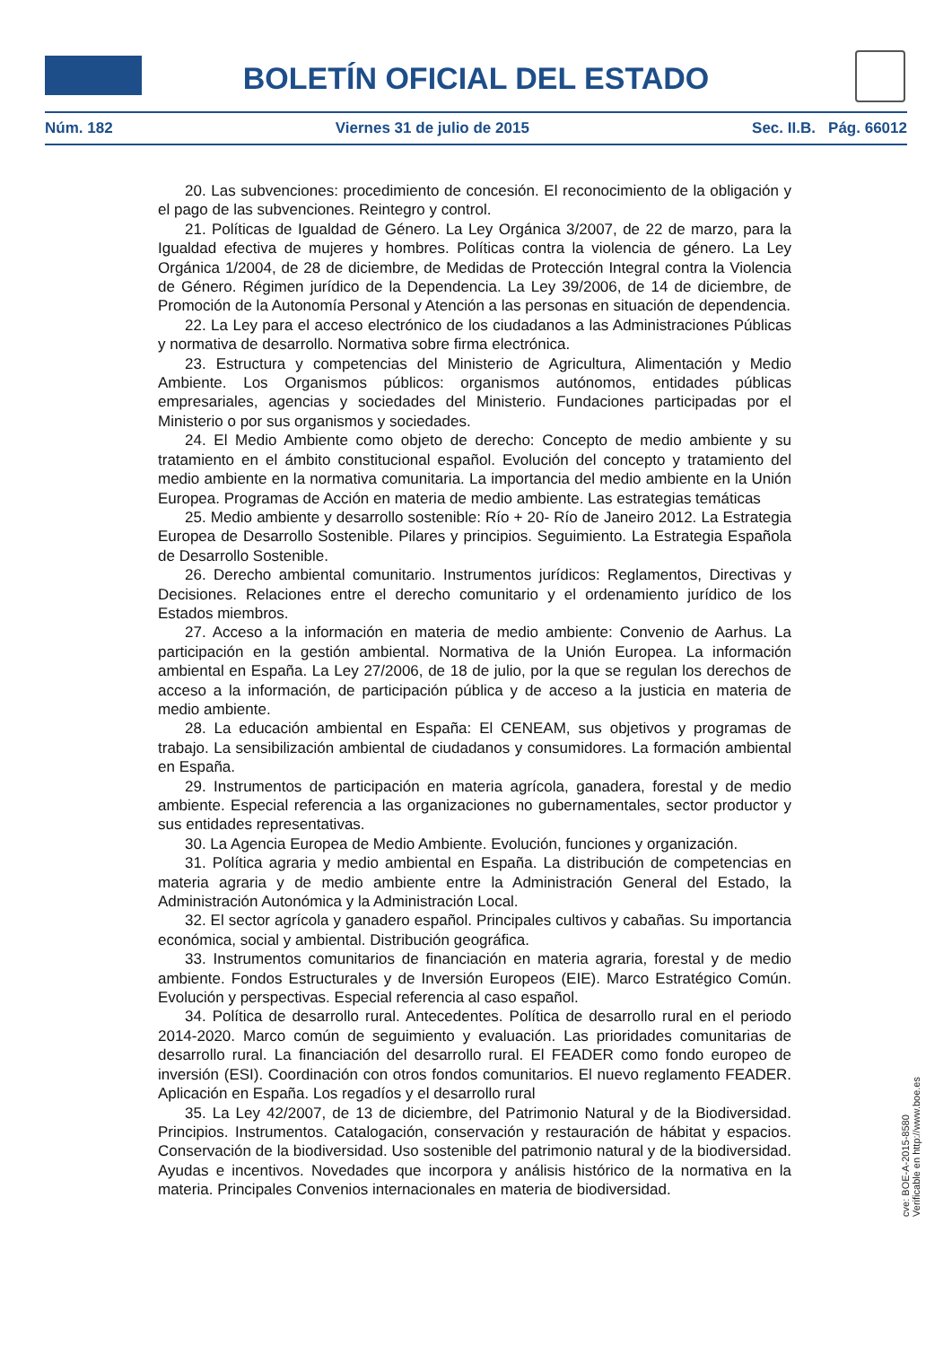BOLETÍN OFICIAL DEL ESTADO
Núm. 182 Viernes 31 de julio de 2015 Sec. II.B. Pág. 66012
20. Las subvenciones: procedimiento de concesión. El reconocimiento de la obligación y el pago de las subvenciones. Reintegro y control.
21. Políticas de Igualdad de Género. La Ley Orgánica 3/2007, de 22 de marzo, para la Igualdad efectiva de mujeres y hombres. Políticas contra la violencia de género. La Ley Orgánica 1/2004, de 28 de diciembre, de Medidas de Protección Integral contra la Violencia de Género. Régimen jurídico de la Dependencia. La Ley 39/2006, de 14 de diciembre, de Promoción de la Autonomía Personal y Atención a las personas en situación de dependencia.
22. La Ley para el acceso electrónico de los ciudadanos a las Administraciones Públicas y normativa de desarrollo. Normativa sobre firma electrónica.
23. Estructura y competencias del Ministerio de Agricultura, Alimentación y Medio Ambiente. Los Organismos públicos: organismos autónomos, entidades públicas empresariales, agencias y sociedades del Ministerio. Fundaciones participadas por el Ministerio o por sus organismos y sociedades.
24. El Medio Ambiente como objeto de derecho: Concepto de medio ambiente y su tratamiento en el ámbito constitucional español. Evolución del concepto y tratamiento del medio ambiente en la normativa comunitaria. La importancia del medio ambiente en la Unión Europea. Programas de Acción en materia de medio ambiente. Las estrategias temáticas
25. Medio ambiente y desarrollo sostenible: Río + 20- Río de Janeiro 2012. La Estrategia Europea de Desarrollo Sostenible. Pilares y principios. Seguimiento. La Estrategia Española de Desarrollo Sostenible.
26. Derecho ambiental comunitario. Instrumentos jurídicos: Reglamentos, Directivas y Decisiones. Relaciones entre el derecho comunitario y el ordenamiento jurídico de los Estados miembros.
27. Acceso a la información en materia de medio ambiente: Convenio de Aarhus. La participación en la gestión ambiental. Normativa de la Unión Europea. La información ambiental en España. La Ley 27/2006, de 18 de julio, por la que se regulan los derechos de acceso a la información, de participación pública y de acceso a la justicia en materia de medio ambiente.
28. La educación ambiental en España: El CENEAM, sus objetivos y programas de trabajo. La sensibilización ambiental de ciudadanos y consumidores. La formación ambiental en España.
29. Instrumentos de participación en materia agrícola, ganadera, forestal y de medio ambiente. Especial referencia a las organizaciones no gubernamentales, sector productor y sus entidades representativas.
30. La Agencia Europea de Medio Ambiente. Evolución, funciones y organización.
31. Política agraria y medio ambiental en España. La distribución de competencias en materia agraria y de medio ambiente entre la Administración General del Estado, la Administración Autonómica y la Administración Local.
32. El sector agrícola y ganadero español. Principales cultivos y cabañas. Su importancia económica, social y ambiental. Distribución geográfica.
33. Instrumentos comunitarios de financiación en materia agraria, forestal y de medio ambiente. Fondos Estructurales y de Inversión Europeos (EIE). Marco Estratégico Común. Evolución y perspectivas. Especial referencia al caso español.
34. Política de desarrollo rural. Antecedentes. Política de desarrollo rural en el periodo 2014-2020. Marco común de seguimiento y evaluación. Las prioridades comunitarias de desarrollo rural. La financiación del desarrollo rural. El FEADER como fondo europeo de inversión (ESI). Coordinación con otros fondos comunitarios. El nuevo reglamento FEADER. Aplicación en España. Los regadíos y el desarrollo rural
35. La Ley 42/2007, de 13 de diciembre, del Patrimonio Natural y de la Biodiversidad. Principios. Instrumentos. Catalogación, conservación y restauración de hábitat y espacios. Conservación de la biodiversidad. Uso sostenible del patrimonio natural y de la biodiversidad. Ayudas e incentivos. Novedades que incorpora y análisis histórico de la normativa en la materia. Principales Convenios internacionales en materia de biodiversidad.
cve: BOE-A-2015-8580
Verificable en http://www.boe.es